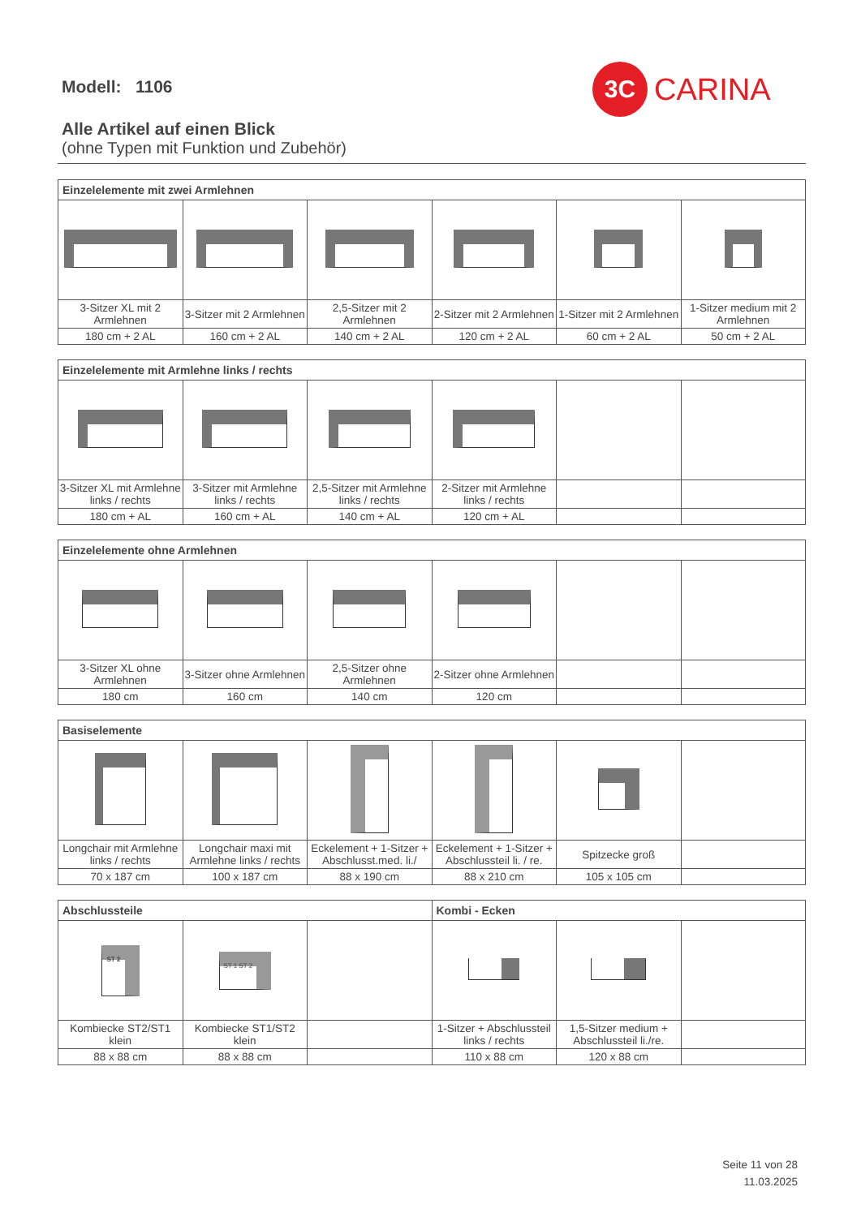Modell: 1106
Alle Artikel auf einen Blick
(ohne Typen mit Funktion und Zubehör)
3C
CARINA
| Einzelelemente mit zwei Armlehnen | | | | | |
| --- | --- | --- | --- | --- | --- |
| 3-Sitzer XL mit 2 Armlehnen | 3-Sitzer mit 2 Armlehnen | 2,5-Sitzer mit 2 Armlehnen | 2-Sitzer mit 2 Armlehnen | 1-Sitzer mit 2 Armlehnen | 1-Sitzer medium mit 2 Armlehnen |
| 180 cm + 2 AL | 160 cm + 2 AL | 140 cm + 2 AL | 120 cm + 2 AL | 60 cm + 2 AL | 50 cm + 2 AL |
| Einzelelemente mit Armlehne links / rechts | | | | | |
| --- | --- | --- | --- | --- | --- |
| 3-Sitzer XL mit Armlehne links / rechts | 3-Sitzer mit Armlehne links / rechts | 2,5-Sitzer mit Armlehne links / rechts | 2-Sitzer mit Armlehne links / rechts | | |
| 180 cm + AL | 160 cm + AL | 140 cm + AL | 120 cm + AL | | |
| Einzelelemente ohne Armlehnen | | | | | |
| --- | --- | --- | --- | --- | --- |
| 3-Sitzer XL ohne Armlehnen | 3-Sitzer ohne Armlehnen | 2,5-Sitzer ohne Armlehnen | 2-Sitzer ohne Armlehnen | | |
| 180 cm | 160 cm | 140 cm | 120 cm | | |
| Basiselemente | | | | | |
| --- | --- | --- | --- | --- | --- |
| Longchair mit Armlehne links / rechts | Longchair maxi mit Armlehne links / rechts | Eckelement + 1-Sitzer + Abschlusst.med. li./ | Eckelement + 1-Sitzer + Abschlussteil li. / re. | Spitzecke groß | |
| 70 x 187 cm | 100 x 187 cm | 88 x 190 cm | 88 x 210 cm | 105 x 105 cm | |
| Abschlussteile | | | Kombi - Ecken | | |
| --- | --- | --- | --- | --- | --- |
| ST 2 ST 1 | ST 1 ST 2 | | | | |
| Kombiecke ST2/ST1 klein | Kombiecke ST1/ST2 klein | | 1-Sitzer + Abschlussteil links / rechts | 1,5-Sitzer medium + Abschlussteil li./re. | |
| 88 x 88 cm | 88 x 88 cm | | 110 x 88 cm | 120 x 88 cm | |
Seite 11 von 28
11.03.2025